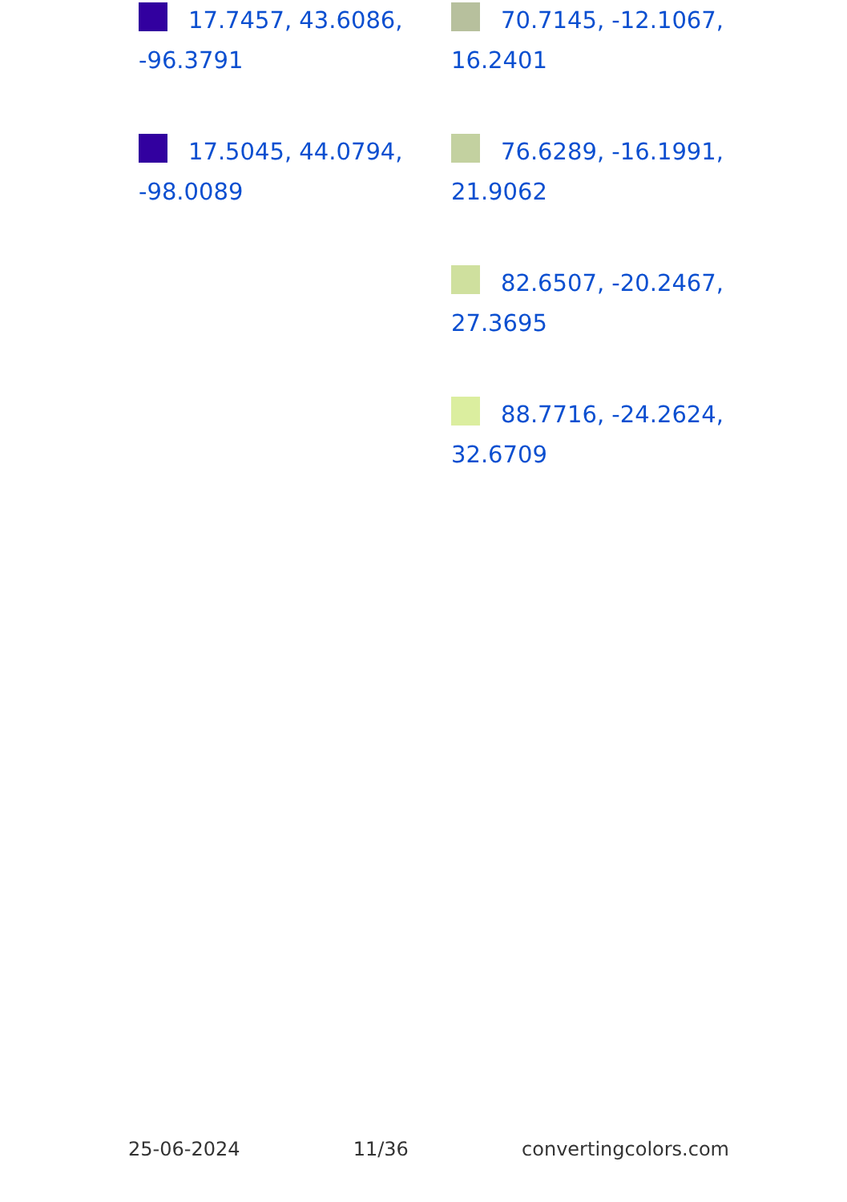17.7457, 43.6086, -96.3791
17.5045, 44.0794, -98.0089
70.7145, -12.1067, 16.2401
76.6289, -16.1991, 21.9062
82.6507, -20.2467, 27.3695
88.7716, -24.2624, 32.6709
25-06-2024 11/36 convertingcolors.com